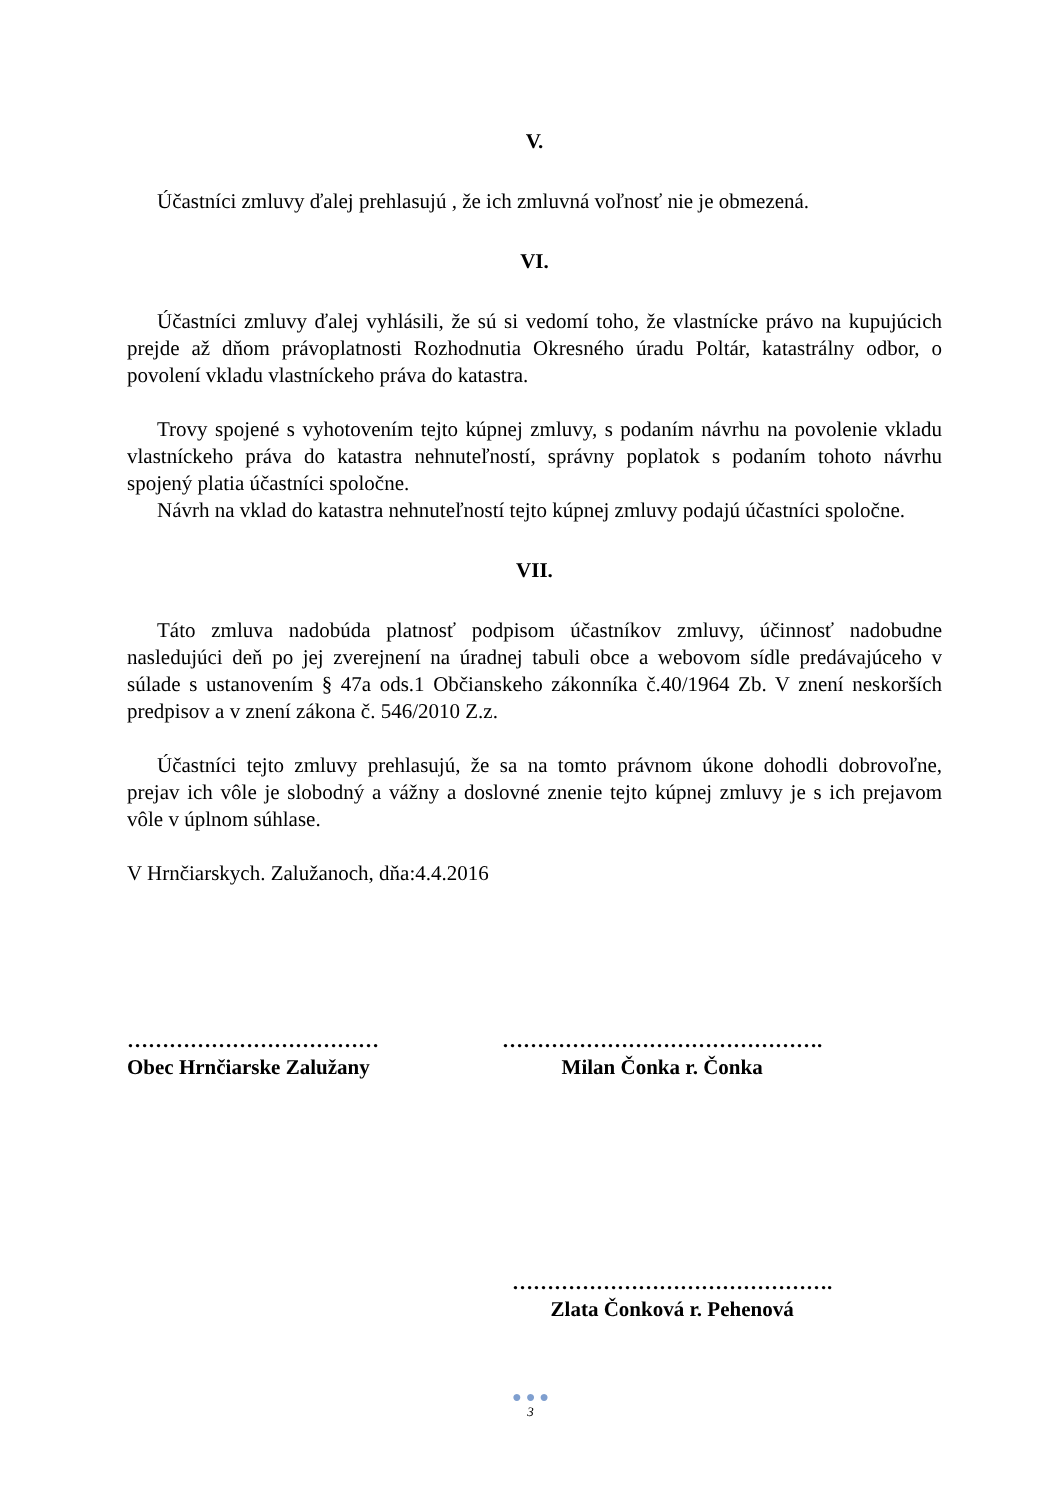V.
Účastníci zmluvy ďalej prehlasujú , že ich zmluvná voľnosť nie je obmezená.
VI.
Účastníci zmluvy ďalej vyhlásili, že sú si vedomí toho, že vlastnícke právo na kupujúcich prejde až dňom právoplatnosti Rozhodnutia Okresného úradu Poltár, katastrálny odbor, o povolení vkladu vlastníckeho práva do katastra.
Trovy spojené s vyhotovením tejto kúpnej zmluvy, s podaním návrhu na povolenie vkladu vlastníckeho práva do katastra nehnuteľností, správny poplatok s podaním tohoto návrhu spojený platia účastníci spoločne.
Návrh na vklad do katastra nehnuteľností tejto kúpnej zmluvy podajú účastníci spoločne.
VII.
Táto zmluva nadobúda platnosť podpisom účastníkov zmluvy, účinnosť nadobudne nasledujúci deň po jej zverejnení na úradnej tabuli obce a webovom sídle predávajúceho v súlade s ustanovením § 47a ods.1 Občianskeho zákonníka č.40/1964 Zb. V znení neskorších predpisov a v znení zákona č. 546/2010 Z.z.
Účastníci tejto zmluvy prehlasujú, že sa na tomto právnom úkone dohodli dobrovoľne, prejav ich vôle je slobodný a vážny a doslovné znenie tejto kúpnej zmluvy je s ich prejavom vôle v úplnom súhlase.
V Hrnčiarskych. Zalužanoch, dňa:4.4.2016
………………………………
Obec Hrnčiarske Zalužany
……………………………………….
Milan Čonka r. Čonka
……………………………………….
Zlata Čonková r. Pehenová
● ● ●
3